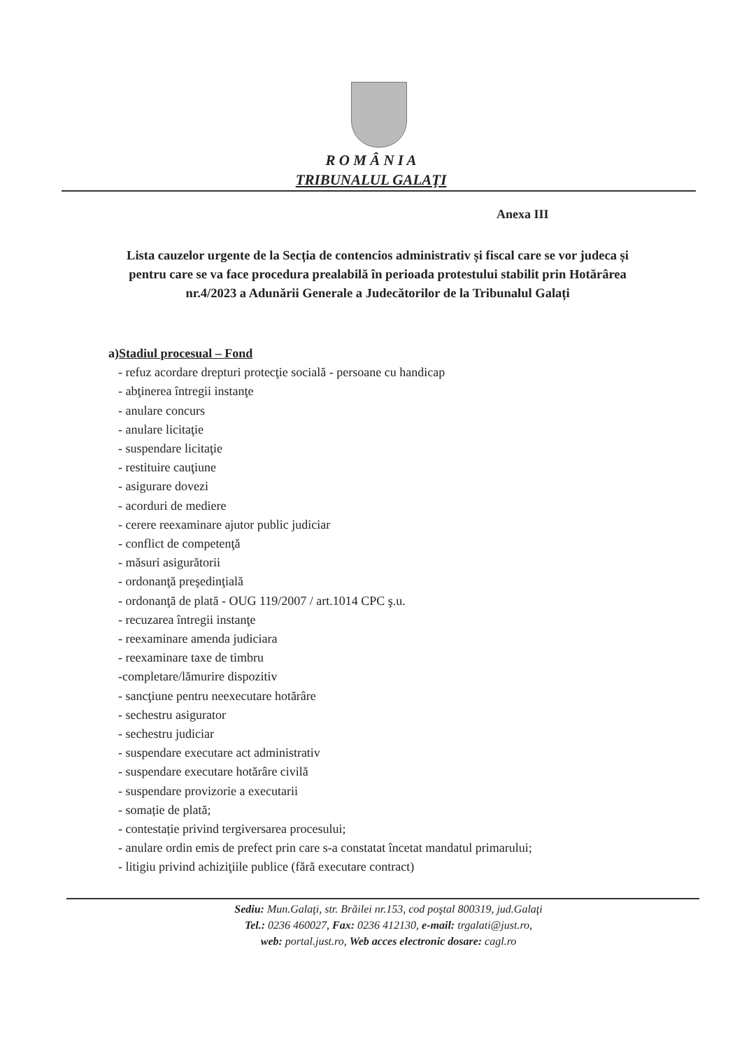R O M Â N I A
TRIBUNALUL GALAŢI
Anexa III
Lista cauzelor urgente de la Secția de contencios administrativ și fiscal care se vor judeca și pentru care se va face procedura prealabilă în perioada protestului stabilit prin Hotărârea nr.4/2023 a Adunării Generale a Judecătorilor de la Tribunalul Galați
a)Stadiul procesual – Fond
- refuz acordare drepturi protecţie socială - persoane cu handicap
- abţinerea întregii instanţe
- anulare concurs
- anulare licitaţie
- suspendare licitaţie
- restituire cauţiune
- asigurare dovezi
- acorduri de mediere
- cerere reexaminare ajutor public judiciar
- conflict de competenţă
- măsuri asigurătorii
- ordonanţă preşedinţială
- ordonanţă de plată - OUG 119/2007 / art.1014 CPC ş.u.
- recuzarea întregii instanţe
- reexaminare amenda judiciara
- reexaminare taxe de timbru
-completare/lămurire dispozitiv
- sancţiune pentru neexecutare hotărâre
- sechestru asigurator
- sechestru judiciar
- suspendare executare act administrativ
- suspendare executare hotărâre civilă
- suspendare provizorie a executarii
- somație de plată;
- contestație privind tergiversarea procesului;
- anulare ordin emis de prefect prin care s-a constatat încetat mandatul primarului;
- litigiu privind achiziţiile publice (fără executare contract)
Sediu: Mun.Galaţi, str. Brăilei nr.153, cod poştal 800319, jud.Galaţi
Tel.: 0236 460027, Fax: 0236 412130, e-mail: trgalati@just.ro,
web: portal.just.ro, Web acces electronic dosare: cagl.ro